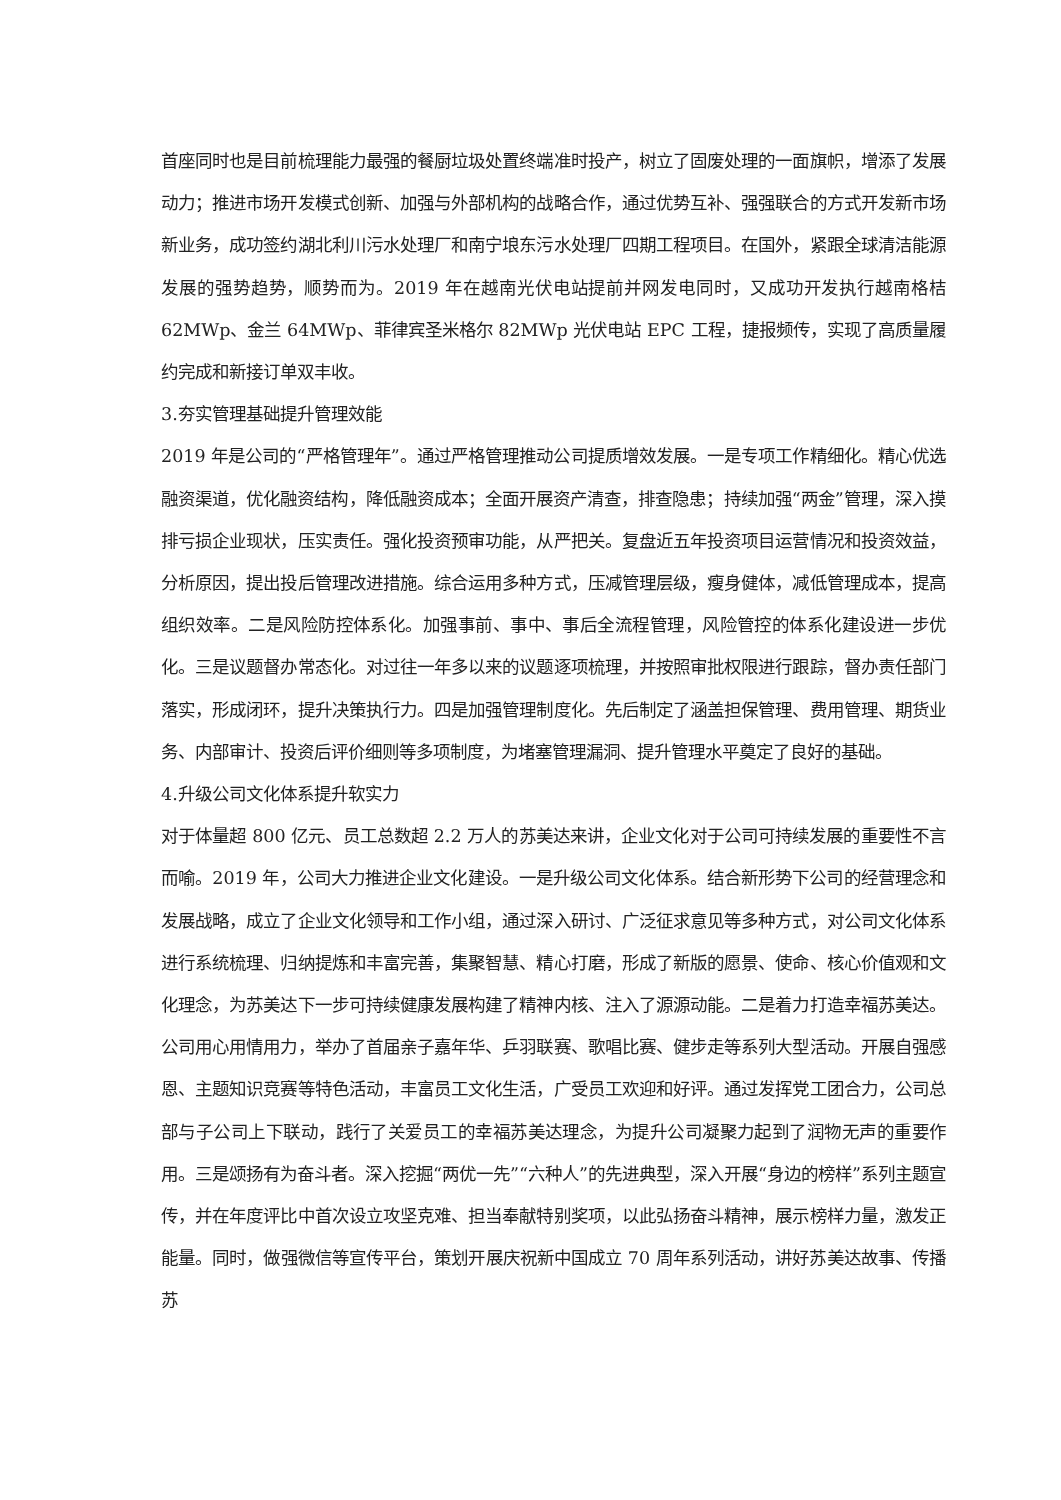首座同时也是目前梳理能力最强的餐厨垃圾处置终端准时投产，树立了固废处理的一面旗帜，增添了发展动力；推进市场开发模式创新、加强与外部机构的战略合作，通过优势互补、强强联合的方式开发新市场新业务，成功签约湖北利川污水处理厂和南宁埌东污水处理厂四期工程项目。在国外，紧跟全球清洁能源发展的强势趋势，顺势而为。2019 年在越南光伏电站提前并网发电同时，又成功开发执行越南格桔 62MWp、金兰 64MWp、菲律宾圣米格尔 82MWp 光伏电站 EPC 工程，捷报频传，实现了高质量履约完成和新接订单双丰收。
3.夯实管理基础提升管理效能
2019 年是公司的“严格管理年”。通过严格管理推动公司提质增效发展。一是专项工作精细化。精心优选融资渠道，优化融资结构，降低融资成本；全面开展资产清查，排查隐患；持续加强“两金”管理，深入摸排亏损企业现状，压实责任。强化投资预审功能，从严把关。复盘近五年投资项目运营情况和投资效益，分析原因，提出投后管理改进措施。综合运用多种方式，压减管理层级，瘦身健体，减低管理成本，提高组织效率。二是风险防控体系化。加强事前、事中、事后全流程管理，风险管控的体系化建设进一步优化。三是议题督办常态化。对过往一年多以来的议题逐项梳理，并按照审批权限进行跟踪，督办责任部门落实，形成闭环，提升决策执行力。四是加强管理制度化。先后制定了涵盖担保管理、费用管理、期货业务、内部审计、投资后评价细则等多项制度，为堵塞管理漏洞、提升管理水平奠定了良好的基础。
4.升级公司文化体系提升软实力
对于体量超 800 亿元、员工总数超 2.2 万人的苏美达来讲，企业文化对于公司可持续发展的重要性不言而喻。2019 年，公司大力推进企业文化建设。一是升级公司文化体系。结合新形势下公司的经营理念和发展战略，成立了企业文化领导和工作小组，通过深入研讨、广泛征求意见等多种方式，对公司文化体系进行系统梳理、归纳提炼和丰富完善，集聚智慧、精心打磨，形成了新版的愿景、使命、核心价值观和文化理念，为苏美达下一步可持续健康发展构建了精神内核、注入了源源动能。二是着力打造幸福苏美达。公司用心用情用力，举办了首届亲子嘉年华、乒羽联赛、歌唱比赛、健步走等系列大型活动。开展自强感恩、主题知识竞赛等特色活动，丰富员工文化生活，广受员工欢迎和好评。通过发挥党工团合力，公司总部与子公司上下联动，践行了关爱员工的幸福苏美达理念，为提升公司凝聚力起到了润物无声的重要作用。三是颂扬有为奋斗者。深入挖掘“两优一先”“六种人”的先进典型，深入开展“身边的榜样”系列主题宣传，并在年度评比中首次设立攻坚克难、担当奉献特别奖项，以此弘扬奋斗精神，展示榜样力量，激发正能量。同时，做强微信等宣传平台，策划开展庆祝新中国成立 70 周年系列活动，讲好苏美达故事、传播苏